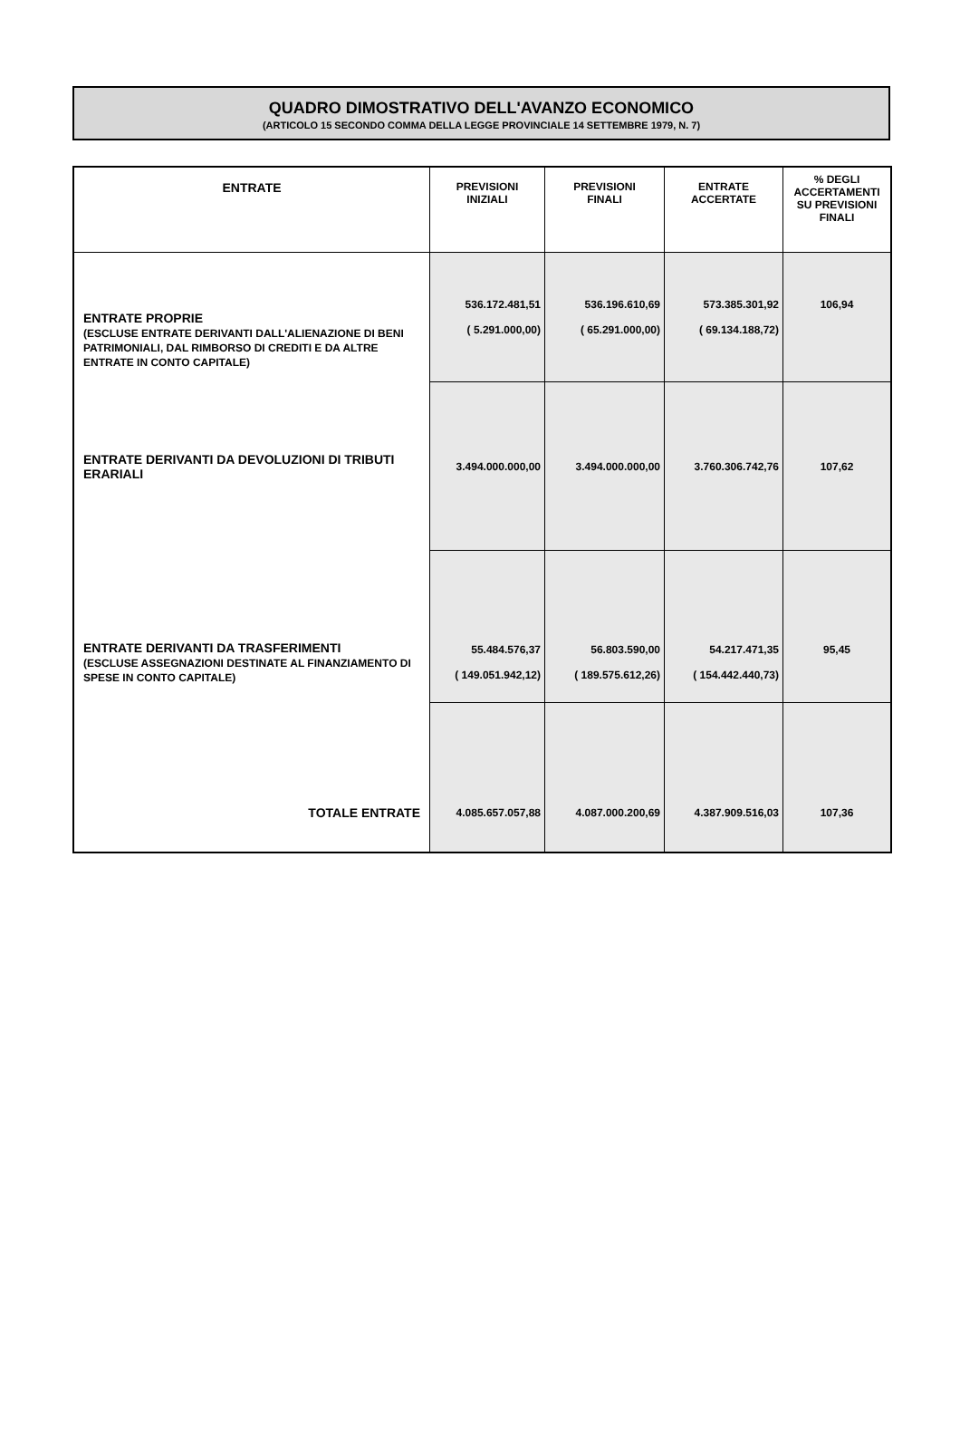QUADRO DIMOSTRATIVO DELL'AVANZO ECONOMICO
(ARTICOLO 15 SECONDO COMMA DELLA LEGGE PROVINCIALE 14 SETTEMBRE 1979, N. 7)
| ENTRATE | PREVISIONI INIZIALI | PREVISIONI FINALI | ENTRATE ACCERTATE | % DEGLI ACCERTAMENTI SU PREVISIONI FINALI |
| --- | --- | --- | --- | --- |
| ENTRATE PROPRIE (ESCLUSE ENTRATE DERIVANTI DALL'ALIENAZIONE DI BENI PATRIMONIALI, DAL RIMBORSO DI CREDITI E DA ALTRE ENTRATE IN CONTO CAPITALE) | 536.172.481,51 ( 5.291.000,00) | 536.196.610,69 ( 65.291.000,00) | 573.385.301,92 ( 69.134.188,72) | 106,94 |
| ENTRATE DERIVANTI DA DEVOLUZIONI DI TRIBUTI ERARIALI | 3.494.000.000,00 | 3.494.000.000,00 | 3.760.306.742,76 | 107,62 |
| ENTRATE DERIVANTI DA TRASFERIMENTI (ESCLUSE ASSEGNAZIONI DESTINATE AL FINANZIAMENTO DI SPESE IN CONTO CAPITALE) | 55.484.576,37 ( 149.051.942,12) | 56.803.590,00 ( 189.575.612,26) | 54.217.471,35 ( 154.442.440,73) | 95,45 |
| TOTALE ENTRATE | 4.085.657.057,88 | 4.087.000.200,69 | 4.387.909.516,03 | 107,36 |